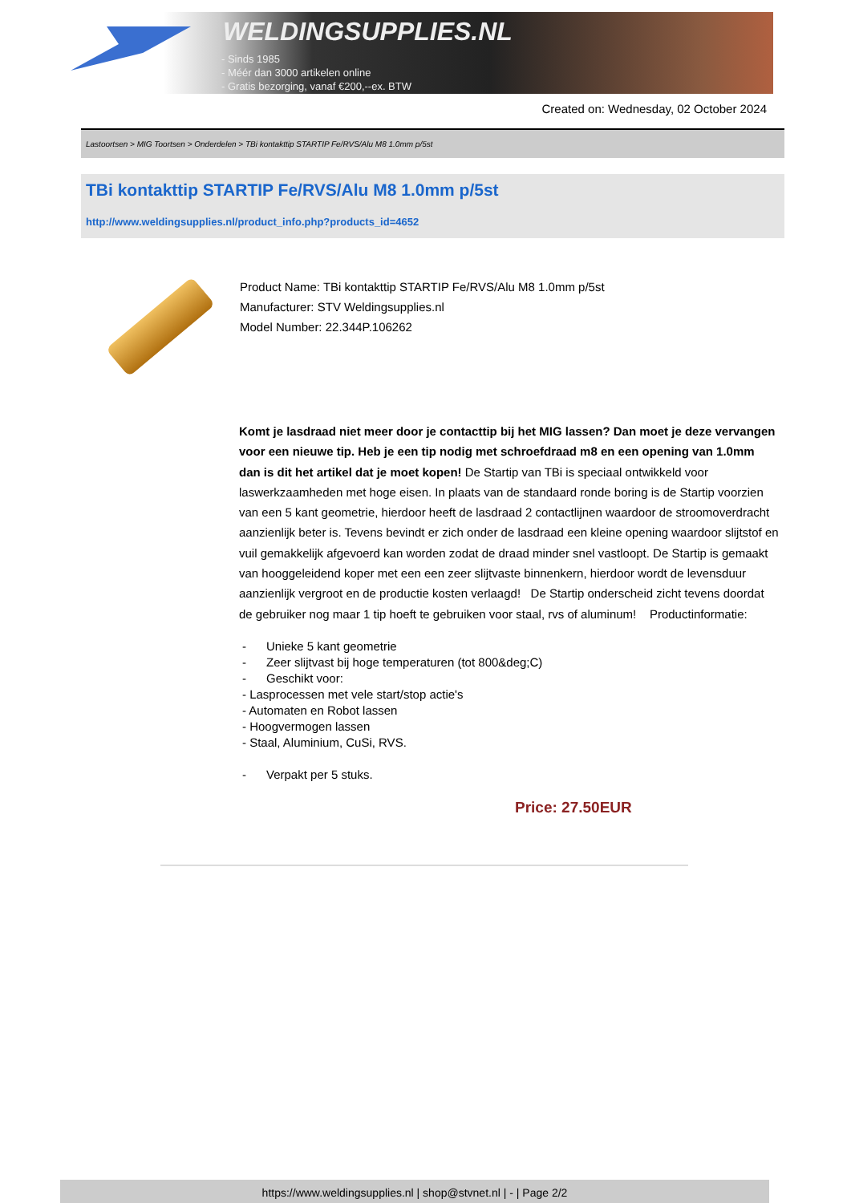WELDINGSUPPLIES.NL
- Sinds 1985
- Méér dan 3000 artikelen online
- Gratis bezorging, vanaf €200,--ex. BTW
Created on: Wednesday, 02 October 2024
Lastoortsen > MIG Toortsen > Onderdelen > TBi kontakttip STARTIP Fe/RVS/Alu M8 1.0mm p/5st
TBi kontakttip STARTIP Fe/RVS/Alu M8 1.0mm p/5st
http://www.weldingsupplies.nl/product_info.php?products_id=4652
Product Name: TBi kontakttip STARTIP Fe/RVS/Alu M8 1.0mm p/5st
Manufacturer: STV Weldingsupplies.nl
Model Number: 22.344P.106262
Komt je lasdraad niet meer door je contacttip bij het MIG lassen? Dan moet je deze vervangen voor een nieuwe tip. Heb je een tip nodig met schroefdraad m8 en een opening van 1.0mm dan is dit het artikel dat je moet kopen! De Startip van TBi is speciaal ontwikkeld voor laswerkzaamheden met hoge eisen. In plaats van de standaard ronde boring is de Startip voorzien van een 5 kant geometrie, hierdoor heeft de lasdraad 2 contactlijnen waardoor de stroomoverdracht aanzienlijk beter is. Tevens bevindt er zich onder de lasdraad een kleine opening waardoor slijtstof en vuil gemakkelijk afgevoerd kan worden zodat de draad minder snel vastloopt. De Startip is gemaakt van hooggeleidend koper met een een zeer slijtvaste binnenkern, hierdoor wordt de levensduur aanzienlijk vergroot en de productie kosten verlaagd! De Startip onderscheid zicht tevens doordat de gebruiker nog maar 1 tip hoeft te gebruiken voor staal, rvs of aluminum! Productinformatie:
- Unieke 5 kant geometrie
- Zeer slijtvast bij hoge temperaturen (tot 800&deg;C)
- Geschikt voor:
- Lasprocessen met vele start/stop actie's
- Automaten en Robot lassen
- Hoogvermogen lassen
- Staal, Aluminium, CuSi, RVS.
- Verpakt per 5 stuks.
Price: 27.50EUR
https://www.weldingsupplies.nl | shop@stvnet.nl | - | Page 2/2